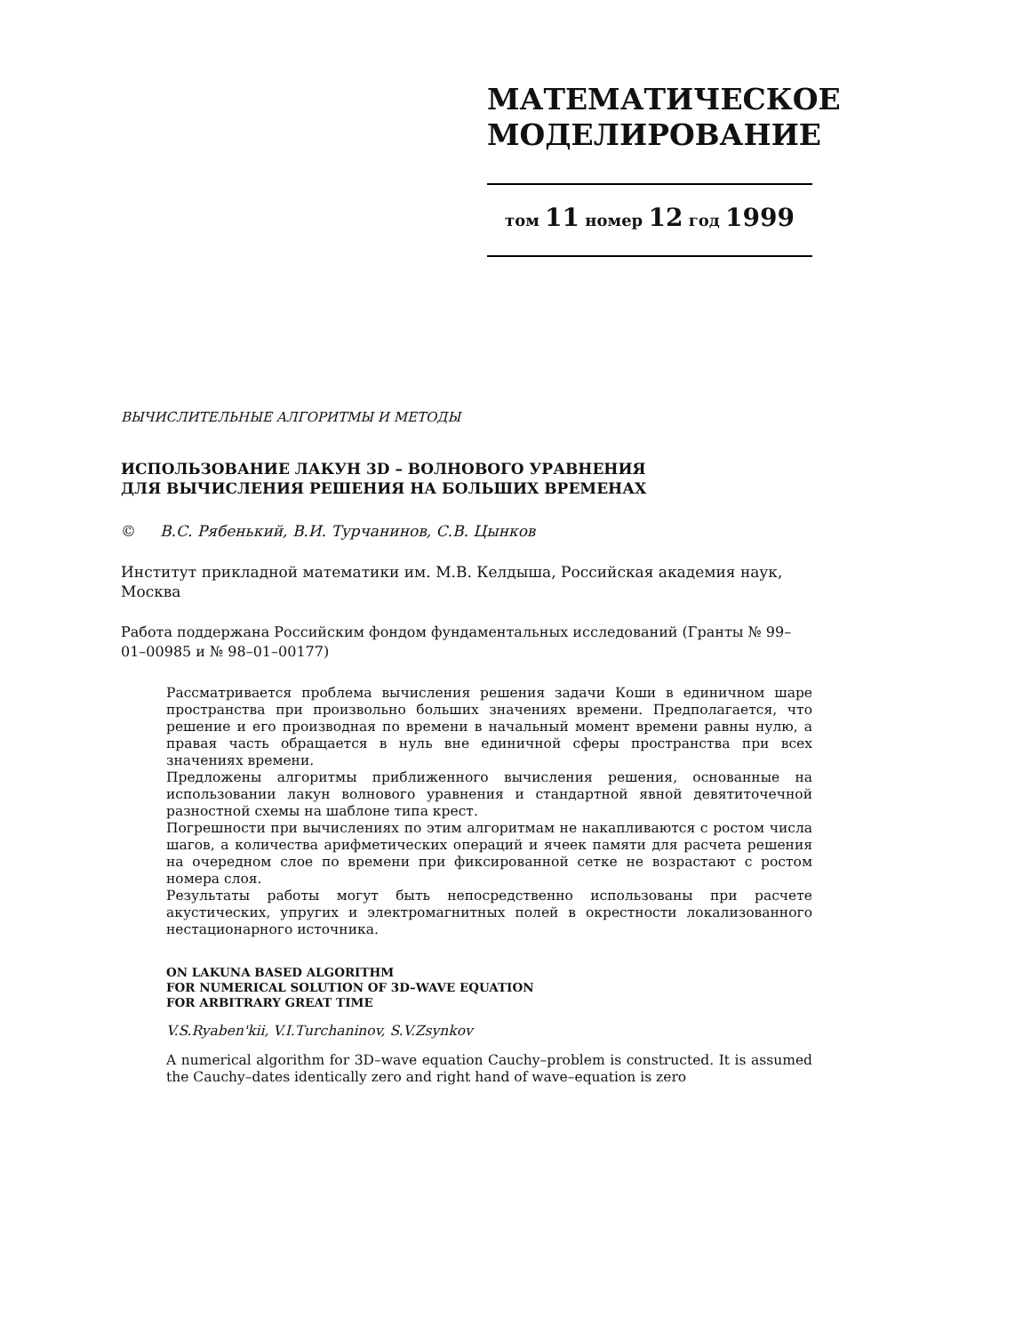МАТЕМАТИЧЕСКОЕ
МОДЕЛИРОВАНИЕ
том 11 номер 12 год 1999
ВЫЧИСЛИТЕЛЬНЫЕ АЛГОРИТМЫ И МЕТОДЫ
ИСПОЛЬЗОВАНИЕ ЛАКУН 3D – ВОЛНОВОГО УРАВНЕНИЯ
ДЛЯ ВЫЧИСЛЕНИЯ РЕШЕНИЯ НА БОЛЬШИХ ВРЕМЕНАХ
© В.С. Рябенький, В.И. Турчанинов, С.В. Цынков
Институт прикладной математики им. М.В. Келдыша, Российская академия наук, Москва
Работа поддержана Российским фондом фундаментальных исследований (Гранты № 99–01–00985 и № 98–01–00177)
Рассматривается проблема вычисления решения задачи Коши в единичном шаре пространства при произвольно больших значениях времени. Предполагается, что решение и его производная по времени в начальный момент времени равны нулю, а правая часть обращается в нуль вне единичной сферы пространства при всех значениях времени.
Предложены алгоритмы приближенного вычисления решения, основанные на использовании лакун волнового уравнения и стандартной явной девятиточечной разностной схемы на шаблоне типа крест.
Погрешности при вычислениях по этим алгоритмам не накапливаются с ростом числа шагов, а количества арифметических операций и ячеек памяти для расчета решения на очередном слое по времени при фиксированной сетке не возрастают с ростом номера слоя.
Результаты работы могут быть непосредственно использованы при расчете акустических, упругих и электромагнитных полей в окрестности локализованного нестационарного источника.
ON LAKUNA BASED ALGORITHM
FOR NUMERICAL SOLUTION OF 3D–WAVE EQUATION
FOR ARBITRARY GREAT TIME
V.S.Ryaben'kii, V.I.Turchaninov, S.V.Zsynkov
A numerical algorithm for 3D–wave equation Cauchy–problem is constructed. It is assumed the Cauchy–dates identically zero and right hand of wave–equation is zero